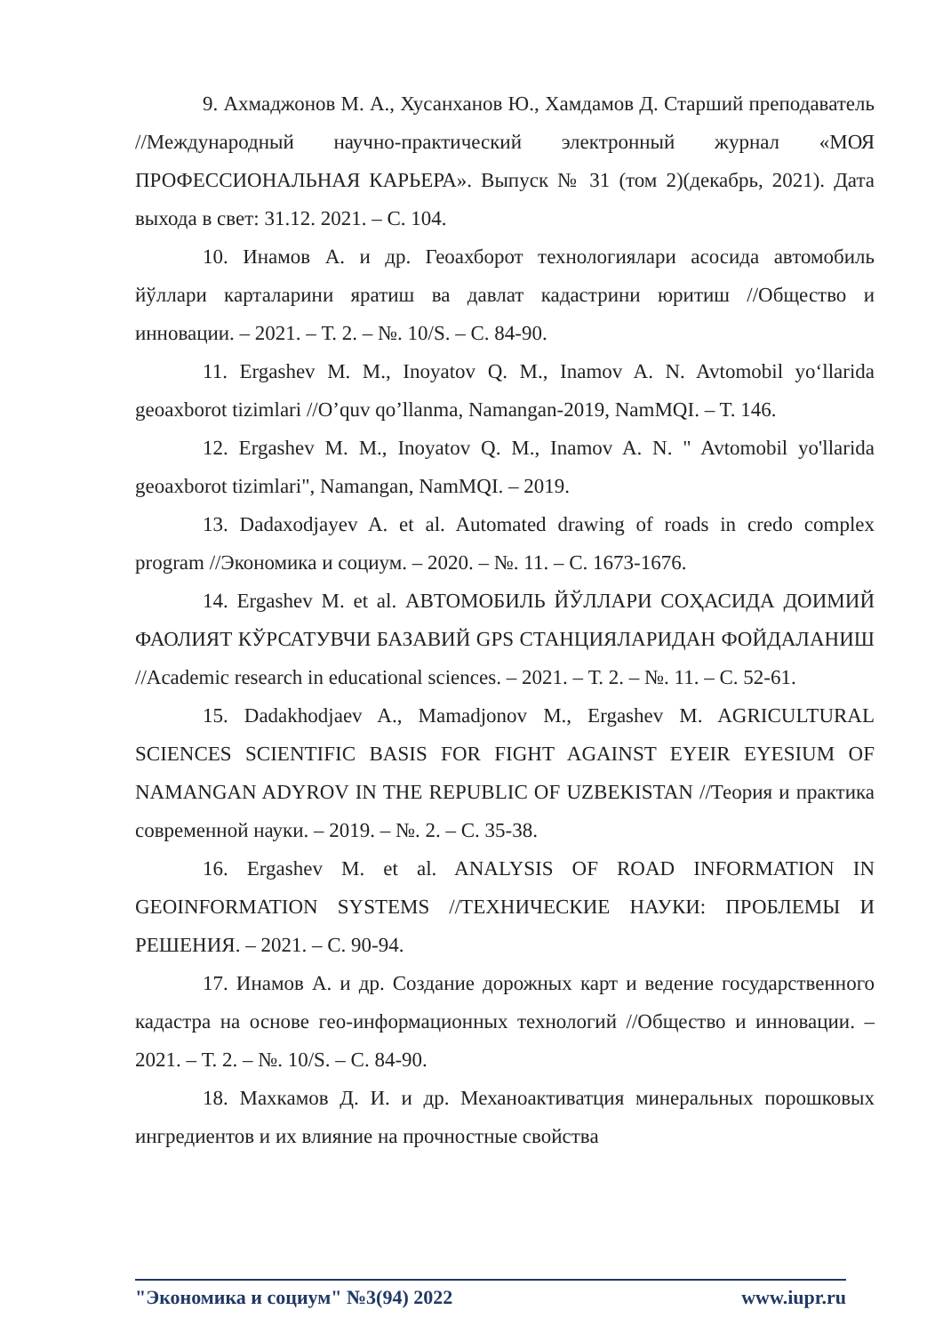9. Ахмаджонов М. А., Хусанханов Ю., Хамдамов Д. Старший преподаватель //Международный научно-практический электронный журнал «МОЯ ПРОФЕССИОНАЛЬНАЯ КАРЬЕРА». Выпуск № 31 (том 2)(декабрь, 2021). Дата выхода в свет: 31.12. 2021. – С. 104.
10. Инамов А. и др. Геоахборот технологиялари асосида автомобиль йўллари карталарини яратиш ва давлат кадастрини юритиш //Общество и инновации. – 2021. – Т. 2. – №. 10/S. – С. 84-90.
11. Ergashev M. M., Inoyatov Q. M., Inamov A. N. Avtomobil yo‘llarida geoaxborot tizimlari //O’quv qo’llanma, Namangan-2019, NamMQI. – T. 146.
12. Ergashev M. M., Inoyatov Q. M., Inamov A. N. " Avtomobil yo'llarida geoaxborot tizimlari", Namangan, NamMQI. – 2019.
13. Dadaxodjayev A. et al. Automated drawing of roads in credo complex program //Экономика и социум. – 2020. – №. 11. – С. 1673-1676.
14. Ergashev M. et al. АВТОМОБИЛЬ ЙЎЛЛАРИ СОҲАСИДА ДОИМИЙ ФАОЛИЯТ КЎРСАТУВЧИ БАЗАВИЙ GPS СТАНЦИЯЛАРИДАН ФОЙДАЛАНИШ //Academic research in educational sciences. – 2021. – Т. 2. – №. 11. – С. 52-61.
15. Dadakhodjaev A., Mamadjonov M., Ergashev M. AGRICULTURAL SCIENCES SCIENTIFIC BASIS FOR FIGHT AGAINST EYEIR EYESIUM OF NAMANGAN ADYROV IN THE REPUBLIC OF UZBEKISTAN //Теория и практика современной науки. – 2019. – №. 2. – С. 35-38.
16. Ergashev M. et al. ANALYSIS OF ROAD INFORMATION IN GEOINFORMATION SYSTEMS //ТЕХНИЧЕСКИЕ НАУКИ: ПРОБЛЕМЫ И РЕШЕНИЯ. – 2021. – С. 90-94.
17. Инамов А. и др. Создание дорожных карт и ведение государственного кадастра на основе гео-информационных технологий //Общество и инновации. – 2021. – Т. 2. – №. 10/S. – С. 84-90.
18. Махкамов Д. И. и др. Механоактиватция минеральных порошковых ингредиентов и их влияние на прочностные свойства
"Экономика и социум" №3(94) 2022 www.iupr.ru